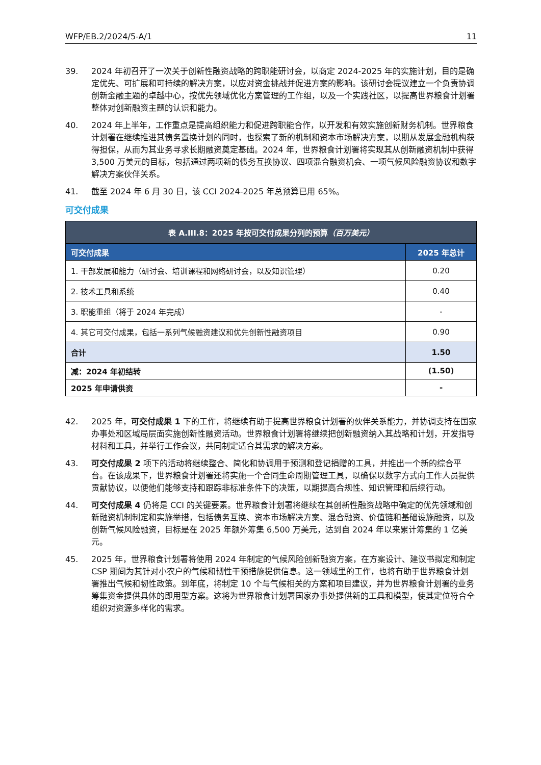WFP/EB.2/2024/5-A/1 11
39. 2024 年初召开了一次关于创新性融资战略的跨职能研讨会，以商定 2024-2025 年的实施计划，目的是确定优先、可扩展和可持续的解决方案，以应对资金挑战并促进方案的影响。该研讨会提议建立一个负责协调创新金融主题的卓越中心，按优先领域优化方案管理的工作组，以及一个实践社区，以提高世界粮食计划署整体对创新融资主题的认识和能力。
40. 2024 年上半年，工作重点是提高组织能力和促进跨职能合作，以开发和有效实施创新财务机制。世界粮食计划署在继续推进其债务置换计划的同时，也探索了新的机制和资本市场解决方案，以期从发展金融机构获得担保，从而为其业务寻求长期融资奠定基础。2024 年，世界粮食计划署将实现其从创新融资机制中获得 3,500 万美元的目标，包括通过两项新的债务互换协议、四项混合融资机会、一项气候风险融资协议和数字解决方案伙伴关系。
41. 截至 2024 年 6 月 30 日，该 CCI 2024-2025 年总预算已用 65%。
可交付成果
| 表 A.III.8：2025 年按可交付成果分列的预算 （百万美元） | |
| --- | --- |
| 可交付成果 | 2025 年总计 |
| 1. 干部发展和能力（研讨会、培训课程和网络研讨会，以及知识管理） | 0.20 |
| 2. 技术工具和系统 | 0.40 |
| 3. 职能重组（将于 2024 年完成） | - |
| 4. 其它可交付成果，包括一系列气候融资建议和优先创新性融资项目 | 0.90 |
| 合计 | 1.50 |
| 减：2024 年初结转 | (1.50) |
| 2025 年申请供资 | - |
42. 2025 年，可交付成果 1 下的工作，将继续有助于提高世界粮食计划署的伙伴关系能力，并协调支持在国家办事处和区域局层面实施创新性融资活动。世界粮食计划署将继续把创新融资纳入其战略和计划，开发指导材料和工具，并举行工作会议，共同制定适合其需求的解决方案。
43. 可交付成果 2 项下的活动将继续整合、简化和协调用于预测和登记捐赠的工具，并推出一个新的综合平台。在该成果下，世界粮食计划署还将实施一个合同生命周期管理工具，以确保以数字方式向工作人员提供贡献协议，以便他们能够支持和跟踪非标准条件下的决策，以期提高合规性、知识管理和后续行动。
44. 可交付成果 4 仍将是 CCI 的关键要素。世界粮食计划署将继续在其创新性融资战略中确定的优先领域和创新融资机制制定和实施举措，包括债务互换、资本市场解决方案、混合融资、价值链和基础设施融资，以及创新气候风险融资，目标是在 2025 年额外筹集 6,500 万美元，达到自 2024 年以来累计筹集的 1 亿美元。
45. 2025 年，世界粮食计划署将使用 2024 年制定的气候风险创新融资方案，在方案设计、建议书拟定和制定 CSP 期间为其针对小农户的气候和韧性干预措施提供信息。这一领域里的工作，也将有助于世界粮食计划署推出气候和韧性政策。到年底，将制定 10 个与气候相关的方案和项目建议，并为世界粮食计划署的业务筹集资金提供具体的即用型方案。这将为世界粮食计划署国家办事处提供新的工具和模型，使其定位符合全组织对资源多样化的需求。